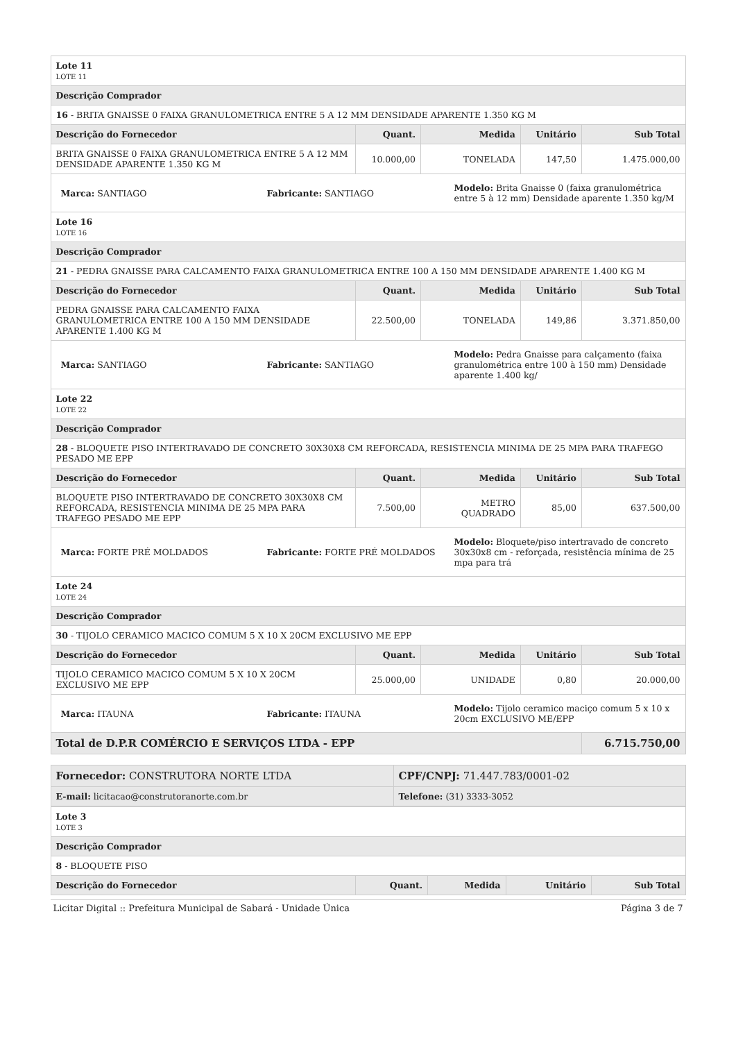| Lote 11 LOTE 11 | | | | |
| Descrição Comprador | | | | |
| 16 - BRITA GNAISSE 0 FAIXA GRANULOMETRICA ENTRE 5 A 12 MM DENSIDADE APARENTE 1.350 KG M | | | | |
| Descrição do Fornecedor | Quant. | Medida | Unitário | Sub Total |
| BRITA GNAISSE 0 FAIXA GRANULOMETRICA ENTRE 5 A 12 MM DENSIDADE APARENTE 1.350 KG M | 10.000,00 | TONELADA | 147,50 | 1.475.000,00 |
| / Marca: SANTIAGO / Fabricante: SANTIAGO / Modelo: Brita Gnaisse 0 (faixa granulométrica entre 5 à 12 mm) Densidade aparente 1.350 kg/M / | | | | |
| Lote 16 LOTE 16 | | | | |
| Descrição Comprador | | | | |
| 21 - PEDRA GNAISSE PARA CALCAMENTO FAIXA GRANULOMETRICA ENTRE 100 A 150 MM DENSIDADE APARENTE 1.400 KG M | | | | |
| Descrição do Fornecedor | Quant. | Medida | Unitário | Sub Total |
| PEDRA GNAISSE PARA CALCAMENTO FAIXA GRANULOMETRICA ENTRE 100 A 150 MM DENSIDADE APARENTE 1.400 KG M | 22.500,00 | TONELADA | 149,86 | 3.371.850,00 |
| / Marca: SANTIAGO / Fabricante: SANTIAGO / Modelo: Pedra Gnaisse para calçamento (faixa granulométrica entre 100 à 150 mm) Densidade aparente 1.400 kg/ / | | | | |
| Lote 22 LOTE 22 | | | | |
| Descrição Comprador | | | | |
| 28 - BLOQUETE PISO INTERTRAVADO DE CONCRETO 30X30X8 CM REFORCADA, RESISTENCIA MINIMA DE 25 MPA PARA TRAFEGO PESADO ME EPP | | | | |
| Descrição do Fornecedor | Quant. | Medida | Unitário | Sub Total |
| BLOQUETE PISO INTERTRAVADO DE CONCRETO 30X30X8 CM REFORCADA, RESISTENCIA MINIMA DE 25 MPA PARA TRAFEGO PESADO ME EPP | 7.500,00 | METRO QUADRADO | 85,00 | 637.500,00 |
| / Marca: FORTE PRÉ MOLDADOS / Fabricante: FORTE PRÉ MOLDADOS / Modelo: Bloquete/piso intertravado de concreto 30x30x8 cm - reforçada, resistência mínima de 25 mpa para trá / | | | | |
| Lote 24 LOTE 24 | | | | |
| Descrição Comprador | | | | |
| 30 - TIJOLO CERAMICO MACICO COMUM 5 X 10 X 20CM EXCLUSIVO ME EPP | | | | |
| Descrição do Fornecedor | Quant. | Medida | Unitário | Sub Total |
| TIJOLO CERAMICO MACICO COMUM 5 X 10 X 20CM EXCLUSIVO ME EPP | 25.000,00 | UNIDADE | 0,80 | 20.000,00 |
| / Marca: ITAUNA / Fabricante: ITAUNA / Modelo: Tijolo ceramico maciço comum 5 x 10 x 20cm EXCLUSIVO ME/EPP / | | | | |
| Total de D.P.R COMÉRCIO E SERVIÇOS LTDA - EPP | | | | 6.715.750,00 |
| Fornecedor: CONSTRUTORA NORTE LTDA | CPF/CNPJ: 71.447.783/0001-02 |
| E-mail: licitacao@construtoranorte.com.br | Telefone: (31) 3333-3052 |
| Lote 3 LOTE 3 | | | | |
| Descrição Comprador | | | | |
| 8 - BLOQUETE PISO | | | | |
| Descrição do Fornecedor | Quant. | Medida | Unitário | Sub Total |
Licitar Digital :: Prefeitura Municipal de Sabará - Unidade Única Página 3 de 7